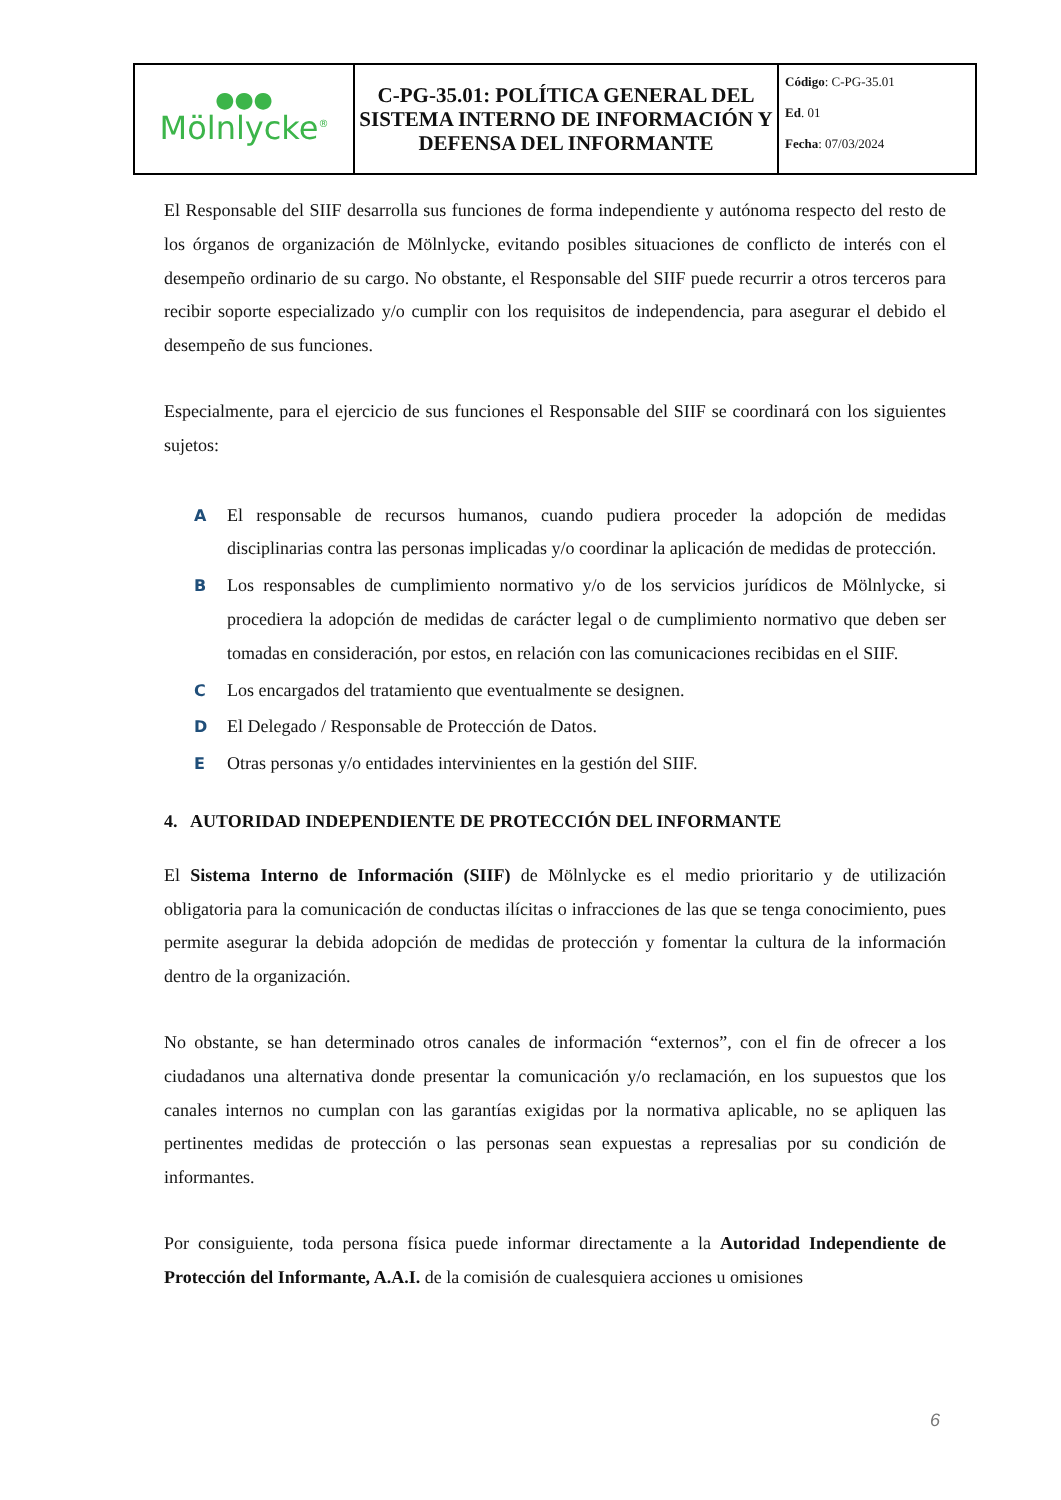| ●●● Mölnlycke<sup>®</sup> | C-PG-35.01: POLÍTICA GENERAL DEL SISTEMA INTERNO DE INFORMACIÓN Y DEFENSA DEL INFORMANTE | Código : C-PG-35.01 Ed . 01 Fecha : 07/03/2024 |
El Responsable del SIIF desarrolla sus funciones de forma independiente y autónoma respecto del resto de los órganos de organización de Mölnlycke, evitando posibles situaciones de conflicto de interés con el desempeño ordinario de su cargo. No obstante, el Responsable del SIIF puede recurrir a otros terceros para recibir soporte especializado y/o cumplir con los requisitos de independencia, para asegurar el debido el desempeño de sus funciones.
Especialmente, para el ejercicio de sus funciones el Responsable del SIIF se coordinará con los siguientes sujetos:
A El responsable de recursos humanos, cuando pudiera proceder la adopción de medidas disciplinarias contra las personas implicadas y/o coordinar la aplicación de medidas de protección.
B Los responsables de cumplimiento normativo y/o de los servicios jurídicos de Mölnlycke, si procediera la adopción de medidas de carácter legal o de cumplimiento normativo que deben ser tomadas en consideración, por estos, en relación con las comunicaciones recibidas en el SIIF.
C Los encargados del tratamiento que eventualmente se designen.
D El Delegado / Responsable de Protección de Datos.
E Otras personas y/o entidades intervinientes en la gestión del SIIF.
4. AUTORIDAD INDEPENDIENTE DE PROTECCIÓN DEL INFORMANTE
El Sistema Interno de Información (SIIF) de Mölnlycke es el medio prioritario y de utilización obligatoria para la comunicación de conductas ilícitas o infracciones de las que se tenga conocimiento, pues permite asegurar la debida adopción de medidas de protección y fomentar la cultura de la información dentro de la organización.
No obstante, se han determinado otros canales de información “externos”, con el fin de ofrecer a los ciudadanos una alternativa donde presentar la comunicación y/o reclamación, en los supuestos que los canales internos no cumplan con las garantías exigidas por la normativa aplicable, no se apliquen las pertinentes medidas de protección o las personas sean expuestas a represalias por su condición de informantes.
Por consiguiente, toda persona física puede informar directamente a la Autoridad Independiente de Protección del Informante, A.A.I. de la comisión de cualesquiera acciones u omisiones
6